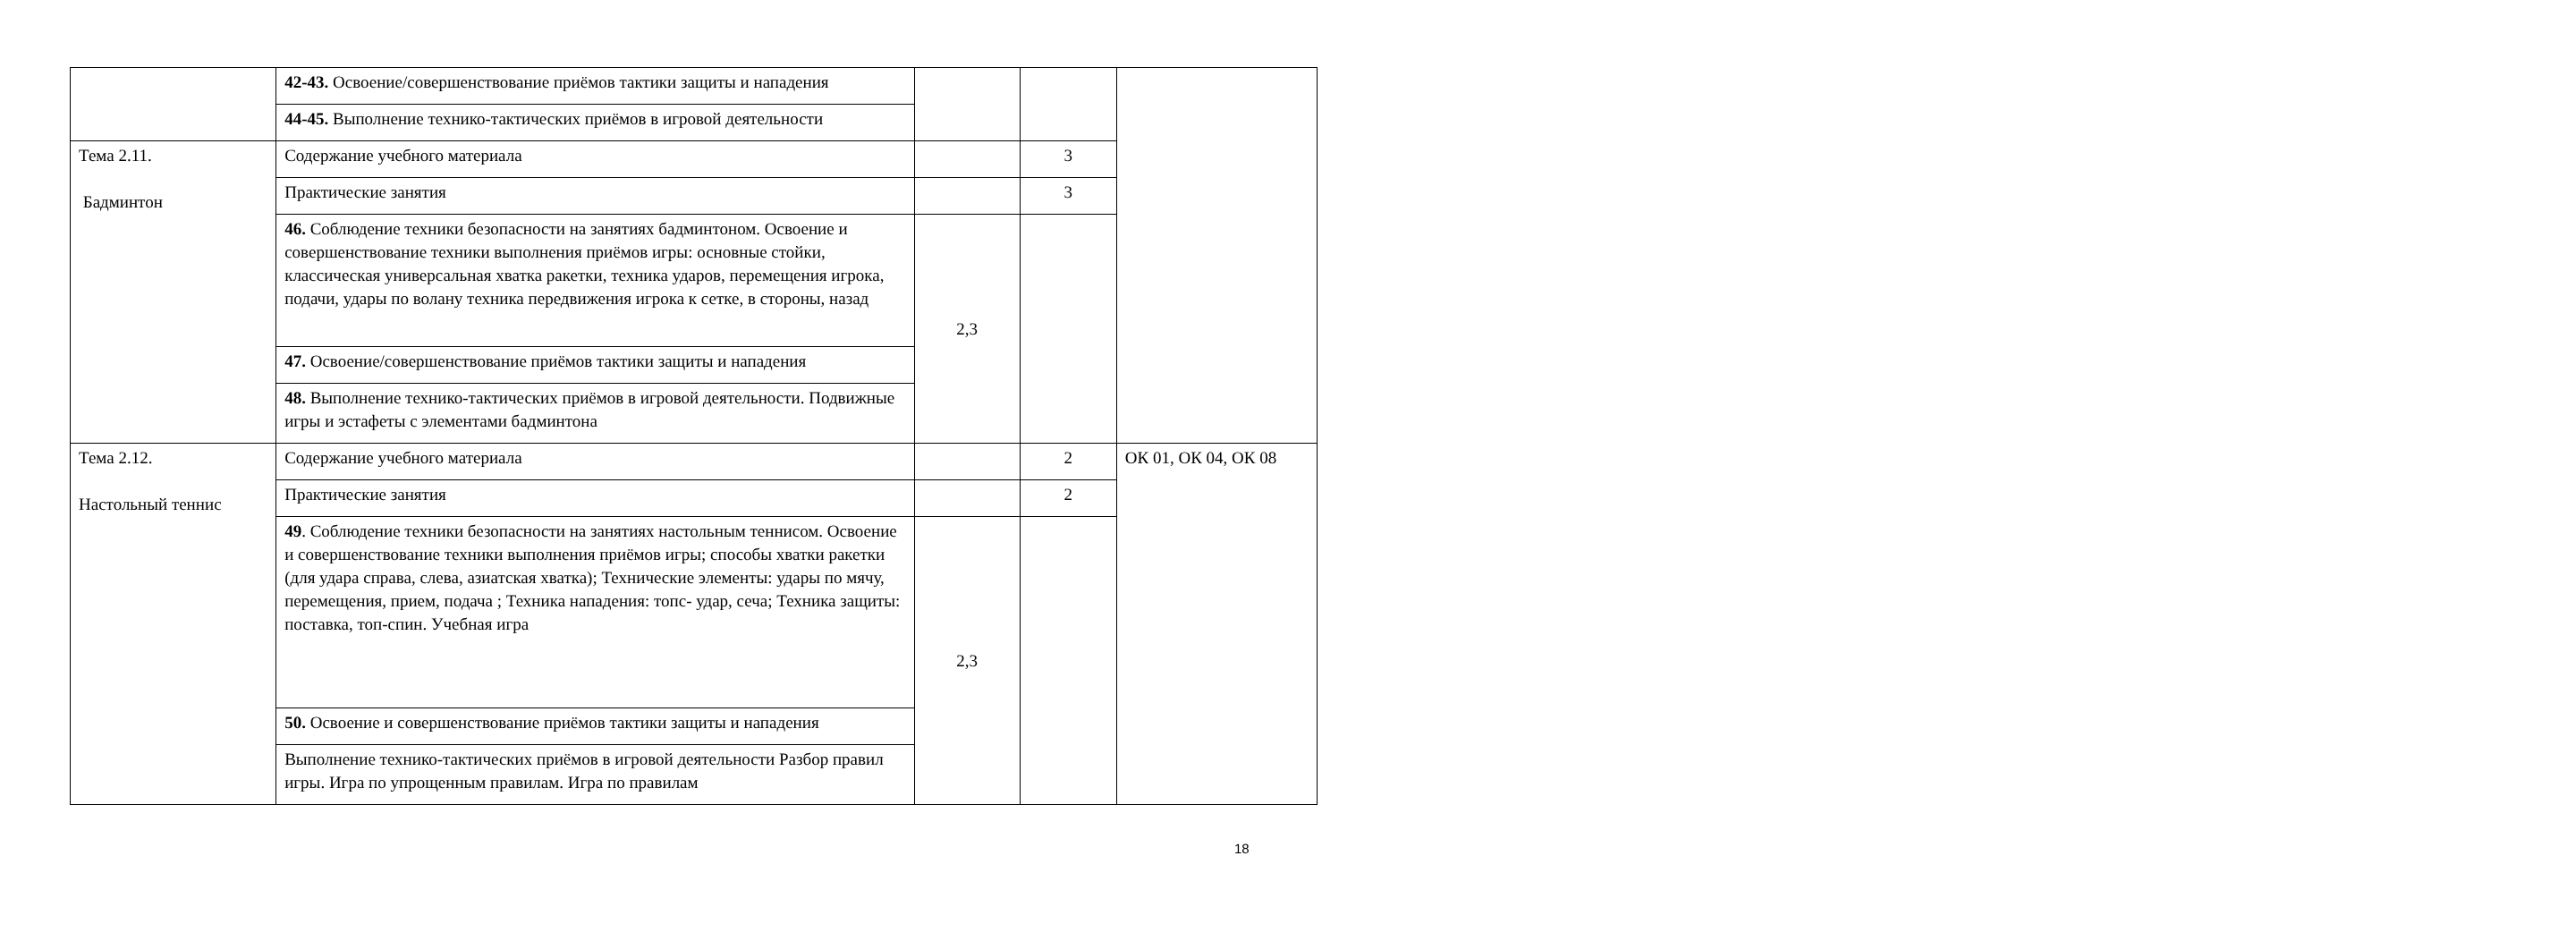| | 42-43. Освоение/совершенствование приёмов тактики защиты и нападения | | | |
| | 44-45. Выполнение технико-тактических приёмов в игровой деятельности | | | |
| Тема 2.11. Бадминтон | Содержание учебного материала | | 3 | |
| | Практические занятия | | 3 | |
| | 46. Соблюдение техники безопасности на занятиях бадминтоном. Освоение и совершенствование техники выполнения приёмов игры: основные стойки, классическая универсальная хватка ракетки, техника ударов, перемещения игрока, подачи, удары по волану техника передвижения игрока к сетке, в стороны, назад | 2,3 | | |
| | 47. Освоение/совершенствование приёмов тактики защиты и нападения | | | |
| | 48. Выполнение технико-тактических приёмов в игровой деятельности. Подвижные игры и эстафеты с элементами бадминтона | | | |
| Тема 2.12. Настольный теннис | Содержание учебного материала | | 2 | ОК 01, ОК 04, ОК 08 |
| | Практические занятия | | 2 | |
| | 49 . Соблюдение техники безопасности на занятиях настольным теннисом. Освоение и совершенствование техники выполнения приёмов игры; способы хватки ракетки (для удара справа, слева, азиатская хватка); Технические элементы: удары по мячу, перемещения, прием, подача ; Техника нападения: топс- удар, сеча; Техника защиты: поставка, топ-спин. Учебная игра | 2,3 | | |
| | 50. Освоение и совершенствование приёмов тактики защиты и нападения | | | |
| | Выполнение технико-тактических приёмов в игровой деятельности Разбор правил игры. Игра по упрощенным правилам. Игра по правилам | | | |
18